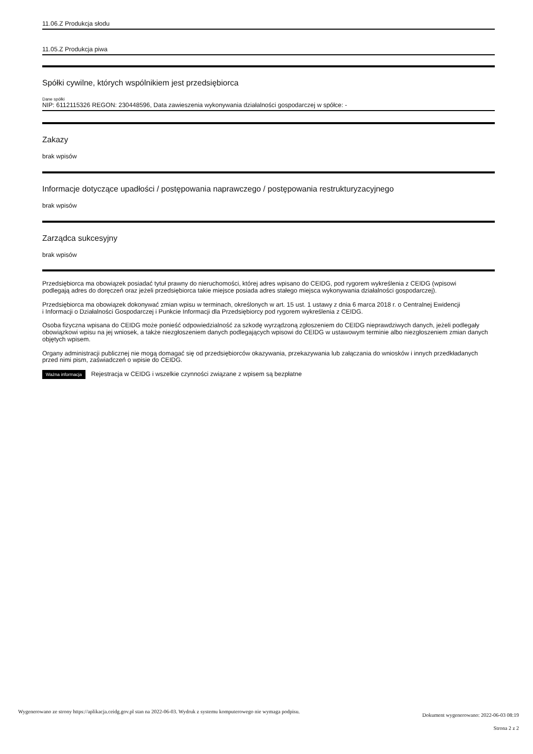11.06.Z Produkcja słodu
11.05.Z Produkcja piwa
Spółki cywilne, których wspólnikiem jest przedsiębiorca
Dane spółki
NIP: 6112115326 REGON: 230448596, Data zawieszenia wykonywania działalności gospodarczej w spółce: -
Zakazy
brak wpisów
Informacje dotyczące upadłości / postępowania naprawczego / postępowania restrukturyzacyjnego
brak wpisów
Zarządca sukcesyjny
brak wpisów
Przedsiębiorca ma obowiązek posiadać tytuł prawny do nieruchomości, której adres wpisano do CEIDG, pod rygorem wykreślenia z CEIDG (wpisowi
podlegają adres do doręczeń oraz jeżeli przedsiębiorca takie miejsce posiada adres stałego miejsca wykonywania działalności gospodarczej).
Przedsiębiorca ma obowiązek dokonywać zmian wpisu w terminach, określonych w art. 15 ust. 1 ustawy z dnia 6 marca 2018 r. o Centralnej Ewidencji
i Informacji o Działalności Gospodarczej i Punkcie Informacji dla Przedsiębiorcy pod rygorem wykreślenia z CEIDG.
Osoba fizyczna wpisana do CEIDG może ponieść odpowiedzialność za szkodę wyrządzoną zgłoszeniem do CEIDG nieprawdziwych danych, jeżeli podlegały obowiązkowi wpisu na jej wniosek, a także niezgłoszeniem danych podlegających wpisowi do CEIDG w ustawowym terminie albo niezgłoszeniem zmian danych objętych wpisem.
Organy administracji publicznej nie mogą domagać się od przedsiębiorców okazywania, przekazywania lub załączania do wniosków i innych przedkładanych przed nimi pism, zaświadczeń o wpisie do CEIDG.
Ważna informacja Rejestracja w CEIDG i wszelkie czynności związane z wpisem są bezpłatne
Wygenerowano ze strony https://aplikacja.ceidg.gov.pl stan na 2022-06-03. Wydruk z systemu komputerowego nie wymaga podpisu.
Dokument wygenerowano: 2022-06-03 08:19
Strona 2 z 2